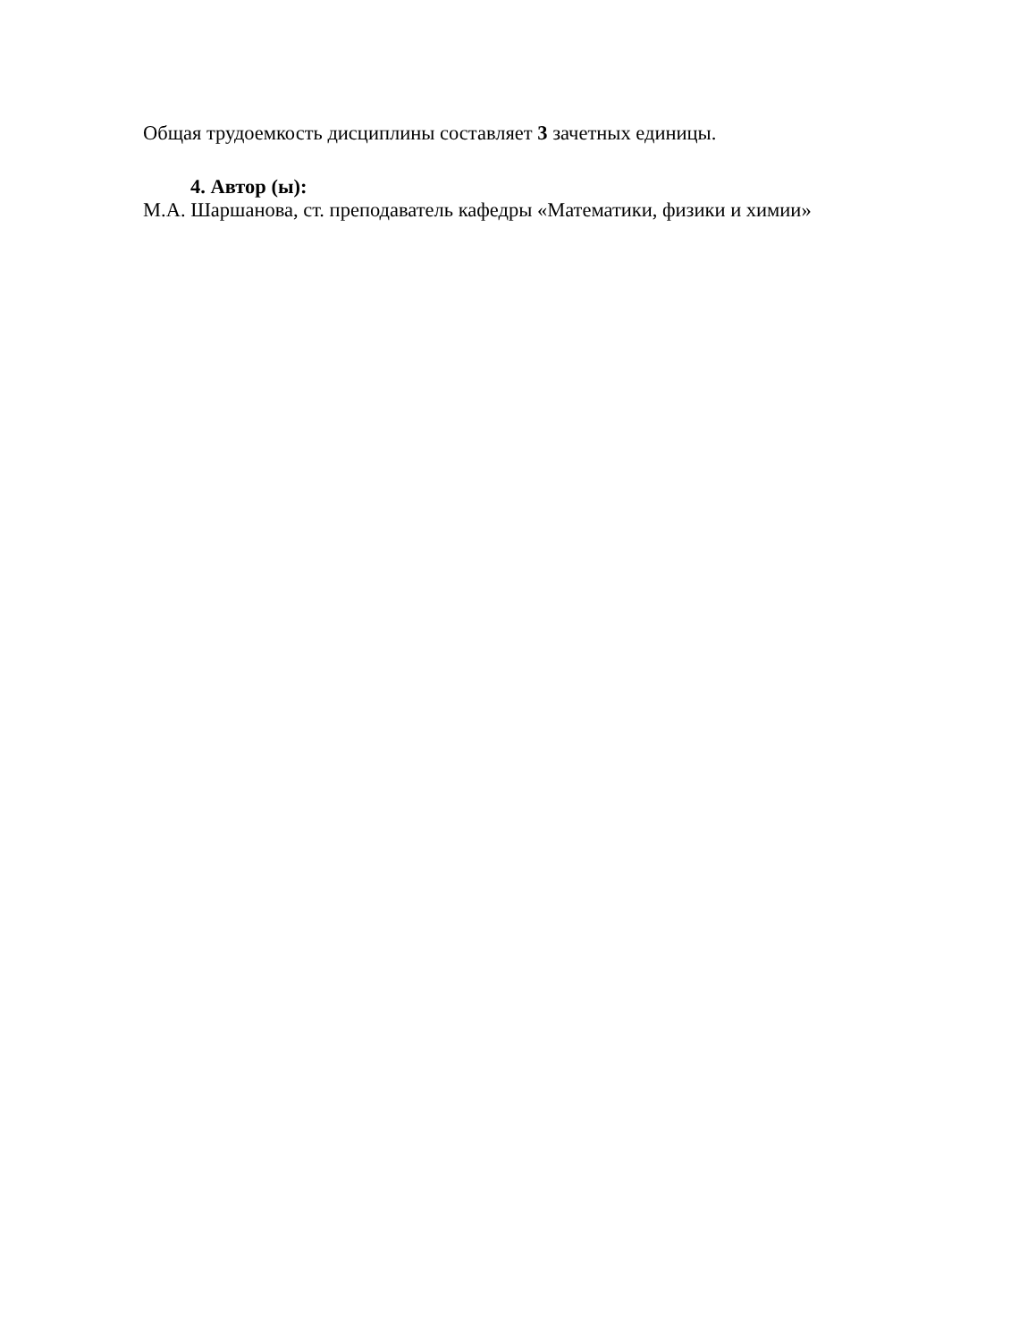Общая трудоемкость дисциплины составляет 3 зачетных единицы.
4. Автор (ы):
М.А. Шаршанова, ст. преподаватель кафедры «Математики, физики и химии»